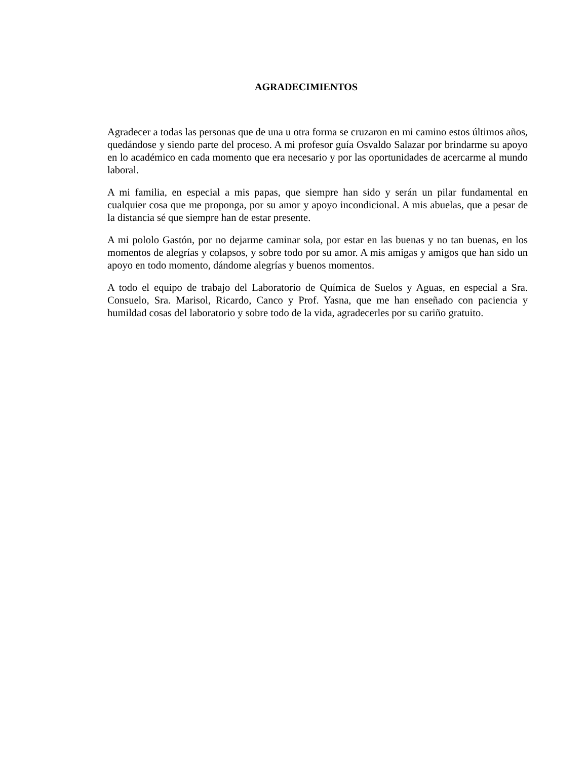AGRADECIMIENTOS
Agradecer a todas las personas que de una u otra forma se cruzaron en mi camino estos últimos años, quedándose y siendo parte del proceso. A mi profesor guía Osvaldo Salazar por brindarme su apoyo en lo académico en cada momento que era necesario y por las oportunidades de acercarme al mundo laboral.
A mi familia, en especial a mis papas, que siempre han sido y serán un pilar fundamental en cualquier cosa que me proponga, por su amor y apoyo incondicional. A mis abuelas, que a pesar de la distancia sé que siempre han de estar presente.
A mi pololo Gastón, por no dejarme caminar sola, por estar en las buenas y no tan buenas, en los momentos de alegrías y colapsos, y sobre todo por su amor. A mis amigas y amigos que han sido un apoyo en todo momento, dándome alegrías y buenos momentos.
A todo el equipo de trabajo del Laboratorio de Química de Suelos y Aguas, en especial a Sra. Consuelo, Sra. Marisol, Ricardo, Canco y Prof. Yasna, que me han enseñado con paciencia y humildad cosas del laboratorio y sobre todo de la vida, agradecerles por su cariño gratuito.